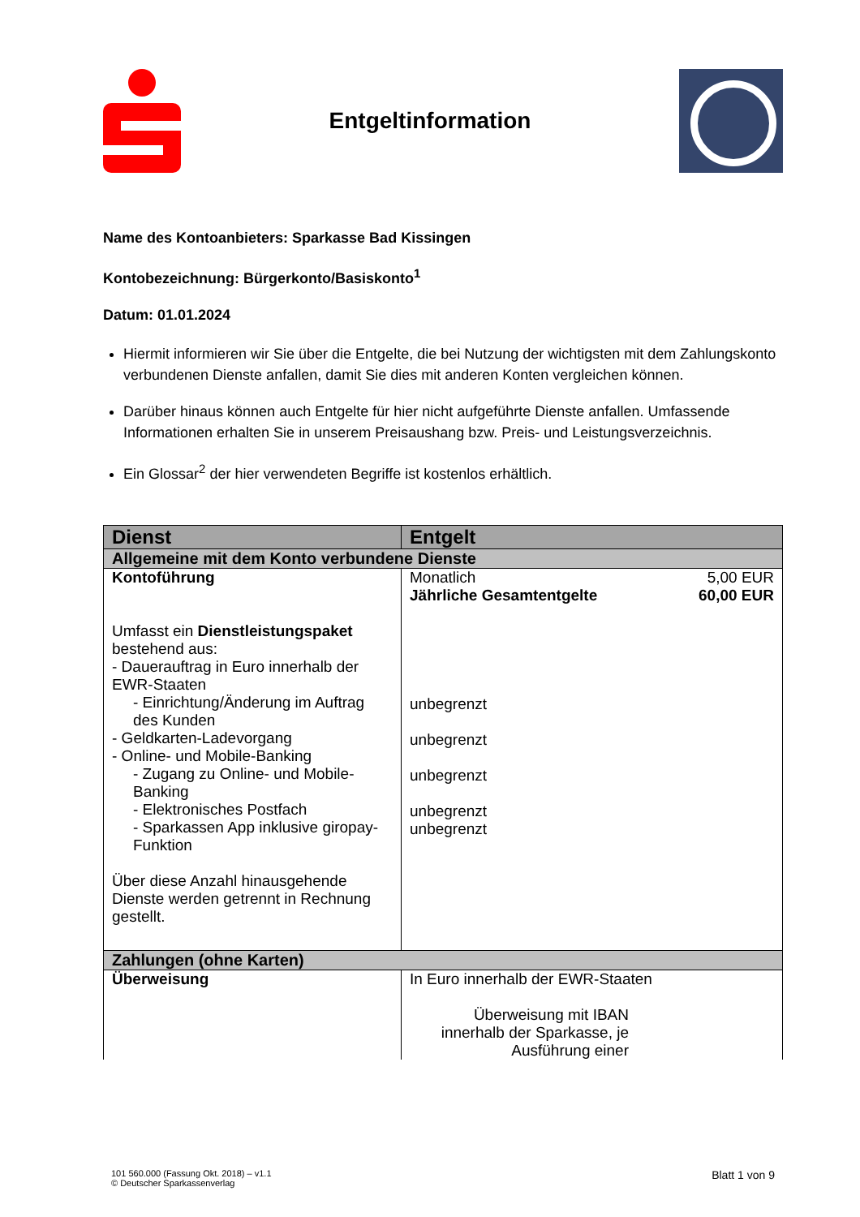Entgeltinformation
Name des Kontoanbieters: Sparkasse Bad Kissingen
Kontobezeichnung: Bürgerkonto/Basiskonto<sup>1</sup>
Datum: 01.01.2024
Hiermit informieren wir Sie über die Entgelte, die bei Nutzung der wichtigsten mit dem Zahlungskonto verbundenen Dienste anfallen, damit Sie dies mit anderen Konten vergleichen können.
Darüber hinaus können auch Entgelte für hier nicht aufgeführte Dienste anfallen. Umfassende Informationen erhalten Sie in unserem Preisaushang bzw. Preis- und Leistungsverzeichnis.
Ein Glossar<sup>2</sup> der hier verwendeten Begriffe ist kostenlos erhältlich.
| Dienst | Entgelt |
| --- | --- |
| Allgemeine mit dem Konto verbundene Dienste | |
| Kontoführung Umfasst ein Dienstleistungspaket bestehend aus: - Dauerauftrag in Euro innerhalb der EWR-Staaten - Einrichtung/Änderung im Auftrag des Kunden - Geldkarten-Ladevorgang - Online- und Mobile-Banking - Zugang zu Online- und Mobile-Banking - Elektronisches Postfach - Sparkassen App inklusive giropay-Funktion Über diese Anzahl hinausgehende Dienste werden getrennt in Rechnung gestellt. | Monatlich 5,00 EUR Jährliche Gesamtentgelte 60,00 EUR unbegrenzt unbegrenzt unbegrenzt unbegrenzt unbegrenzt |
| Zahlungen (ohne Karten) | |
| Überweisung | In Euro innerhalb der EWR-Staaten Überweisung mit IBAN innerhalb der Sparkasse, je Ausführung einer |
101 560.000 (Fassung Okt. 2018) – v1.1
© Deutscher Sparkassenverlag
Blatt 1 von 9